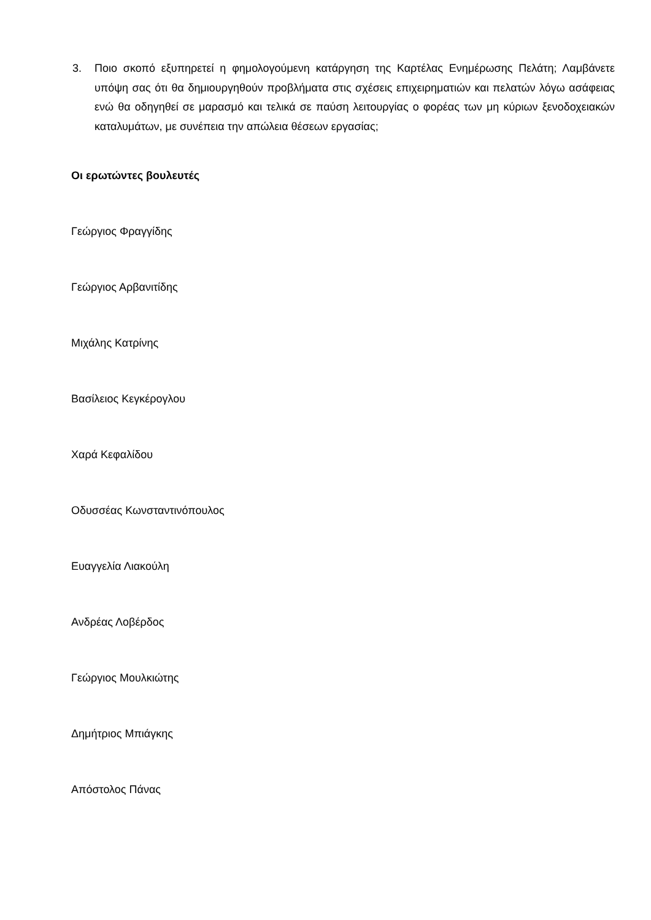3. Ποιο σκοπό εξυπηρετεί η φημολογούμενη κατάργηση της Καρτέλας Ενημέρωσης Πελάτη; Λαμβάνετε υπόψη σας ότι θα δημιουργηθούν προβλήματα στις σχέσεις επιχειρηματιών και πελατών λόγω ασάφειας ενώ θα οδηγηθεί σε μαρασμό και τελικά σε παύση λειτουργίας ο φορέας των μη κύριων ξενοδοχειακών καταλυμάτων, με συνέπεια την απώλεια θέσεων εργασίας;
Οι ερωτώντες βουλευτές
Γεώργιος Φραγγίδης
Γεώργιος Αρβανιτίδης
Μιχάλης Κατρίνης
Βασίλειος Κεγκέρογλου
Χαρά Κεφαλίδου
Οδυσσέας Κωνσταντινόπουλος
Ευαγγελία Λιακούλη
Ανδρέας Λοβέρδος
Γεώργιος Μουλκιώτης
Δημήτριος Μπιάγκης
Απόστολος Πάνας